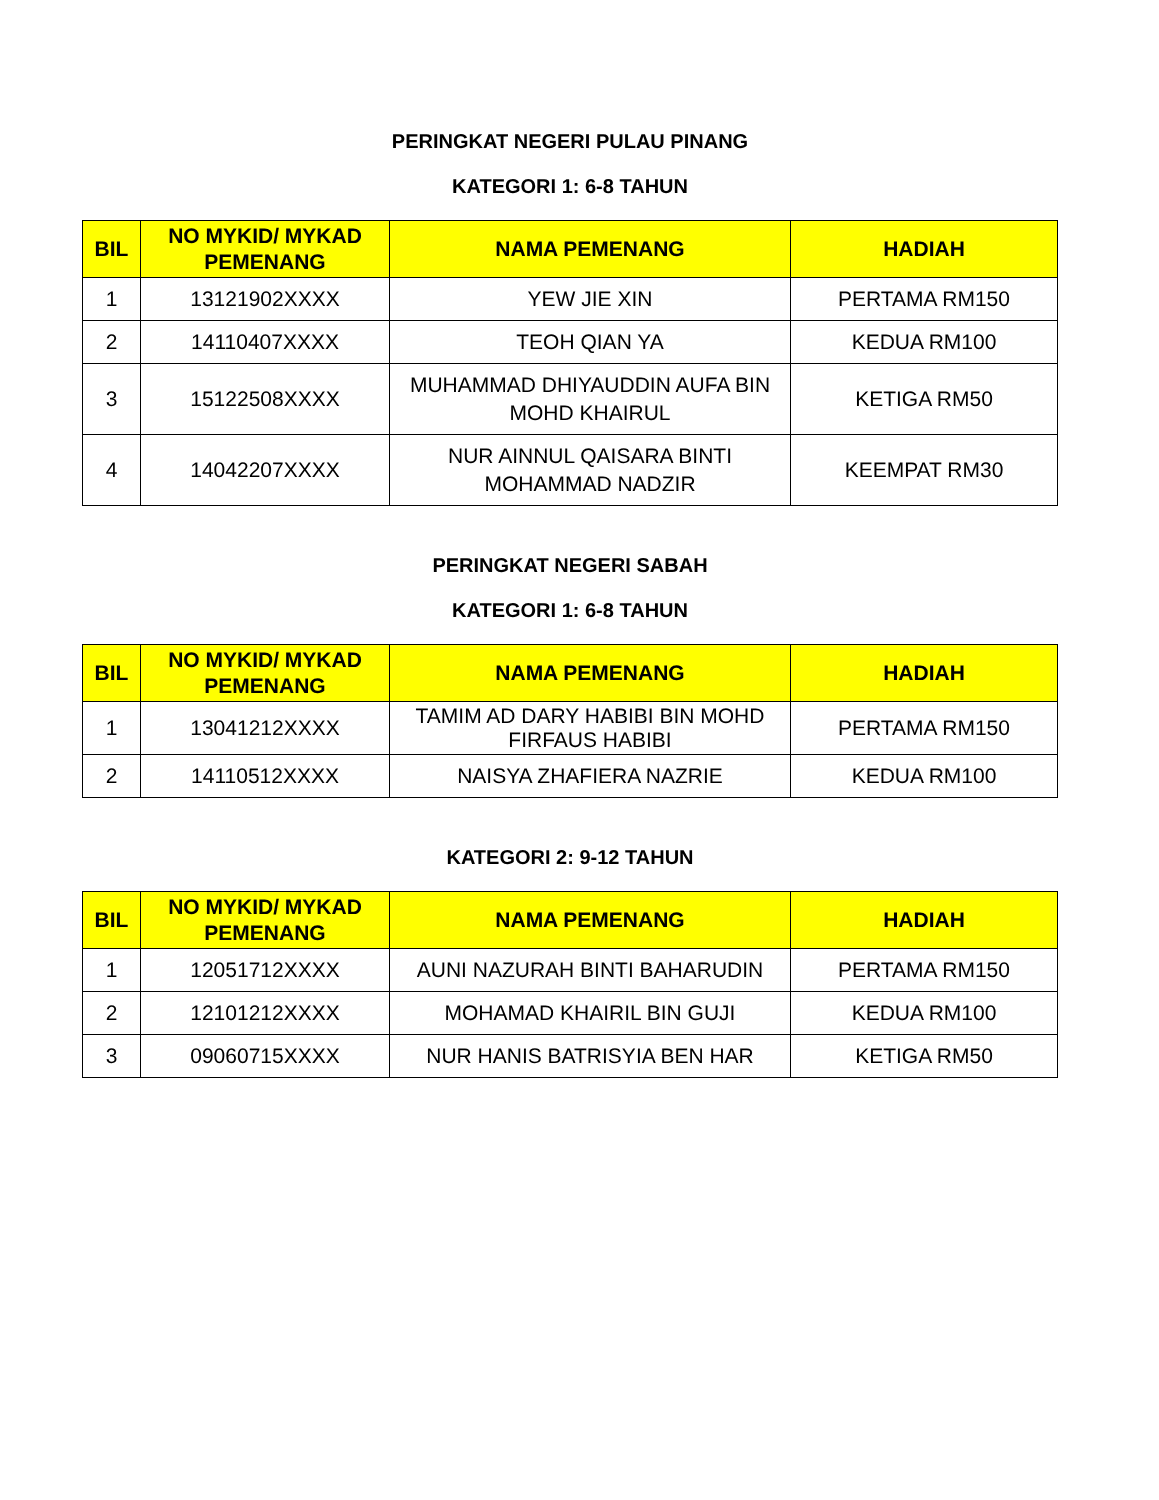PERINGKAT NEGERI PULAU PINANG
KATEGORI 1: 6-8 TAHUN
| BIL | NO MYKID/ MYKAD PEMENANG | NAMA PEMENANG | HADIAH |
| --- | --- | --- | --- |
| 1 | 13121902XXXX | YEW JIE XIN | PERTAMA RM150 |
| 2 | 14110407XXXX | TEOH QIAN YA | KEDUA RM100 |
| 3 | 15122508XXXX | MUHAMMAD DHIYAUDDIN AUFA BIN MOHD KHAIRUL | KETIGA RM50 |
| 4 | 14042207XXXX | NUR AINNUL QAISARA BINTI MOHAMMAD NADZIR | KEEMPAT RM30 |
PERINGKAT NEGERI SABAH
KATEGORI 1: 6-8 TAHUN
| BIL | NO MYKID/ MYKAD PEMENANG | NAMA PEMENANG | HADIAH |
| --- | --- | --- | --- |
| 1 | 13041212XXXX | TAMIM AD DARY HABIBI BIN MOHD FIRFAUS HABIBI | PERTAMA RM150 |
| 2 | 14110512XXXX | NAISYA ZHAFIERA NAZRIE | KEDUA RM100 |
KATEGORI 2: 9-12 TAHUN
| BIL | NO MYKID/ MYKAD PEMENANG | NAMA PEMENANG | HADIAH |
| --- | --- | --- | --- |
| 1 | 12051712XXXX | AUNI NAZURAH BINTI BAHARUDIN | PERTAMA RM150 |
| 2 | 12101212XXXX | MOHAMAD KHAIRIL BIN GUJI | KEDUA RM100 |
| 3 | 09060715XXXX | NUR HANIS BATRISYIA BEN HAR | KETIGA RM50 |